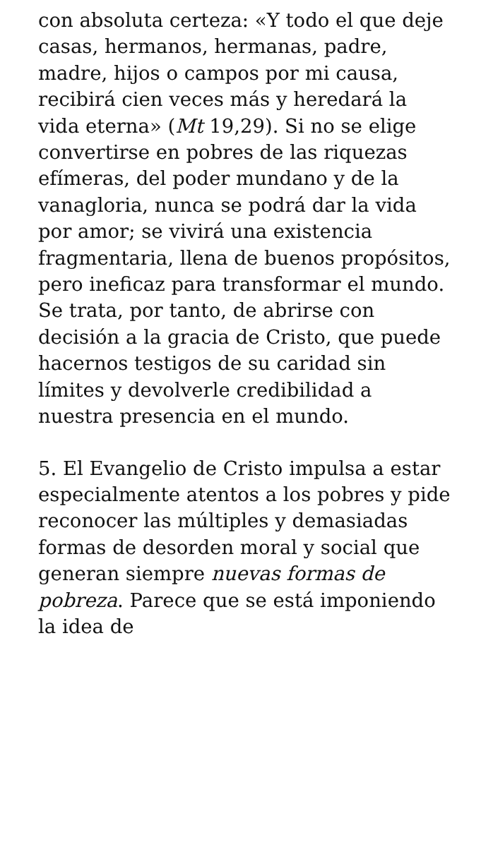con absoluta certeza: «Y todo el que deje casas, hermanos, hermanas, padre, madre, hijos o campos por mi causa, recibirá cien veces más y heredará la vida eterna» (Mt 19,29). Si no se elige convertirse en pobres de las riquezas efímeras, del poder mundano y de la vanagloria, nunca se podrá dar la vida por amor; se vivirá una existencia fragmentaria, llena de buenos propósitos, pero ineficaz para transformar el mundo. Se trata, por tanto, de abrirse con decisión a la gracia de Cristo, que puede hacernos testigos de su caridad sin límites y devolverle credibilidad a nuestra presencia en el mundo.
5. El Evangelio de Cristo impulsa a estar especialmente atentos a los pobres y pide reconocer las múltiples y demasiadas formas de desorden moral y social que generan siempre nuevas formas de pobreza. Parece que se está imponiendo la idea de